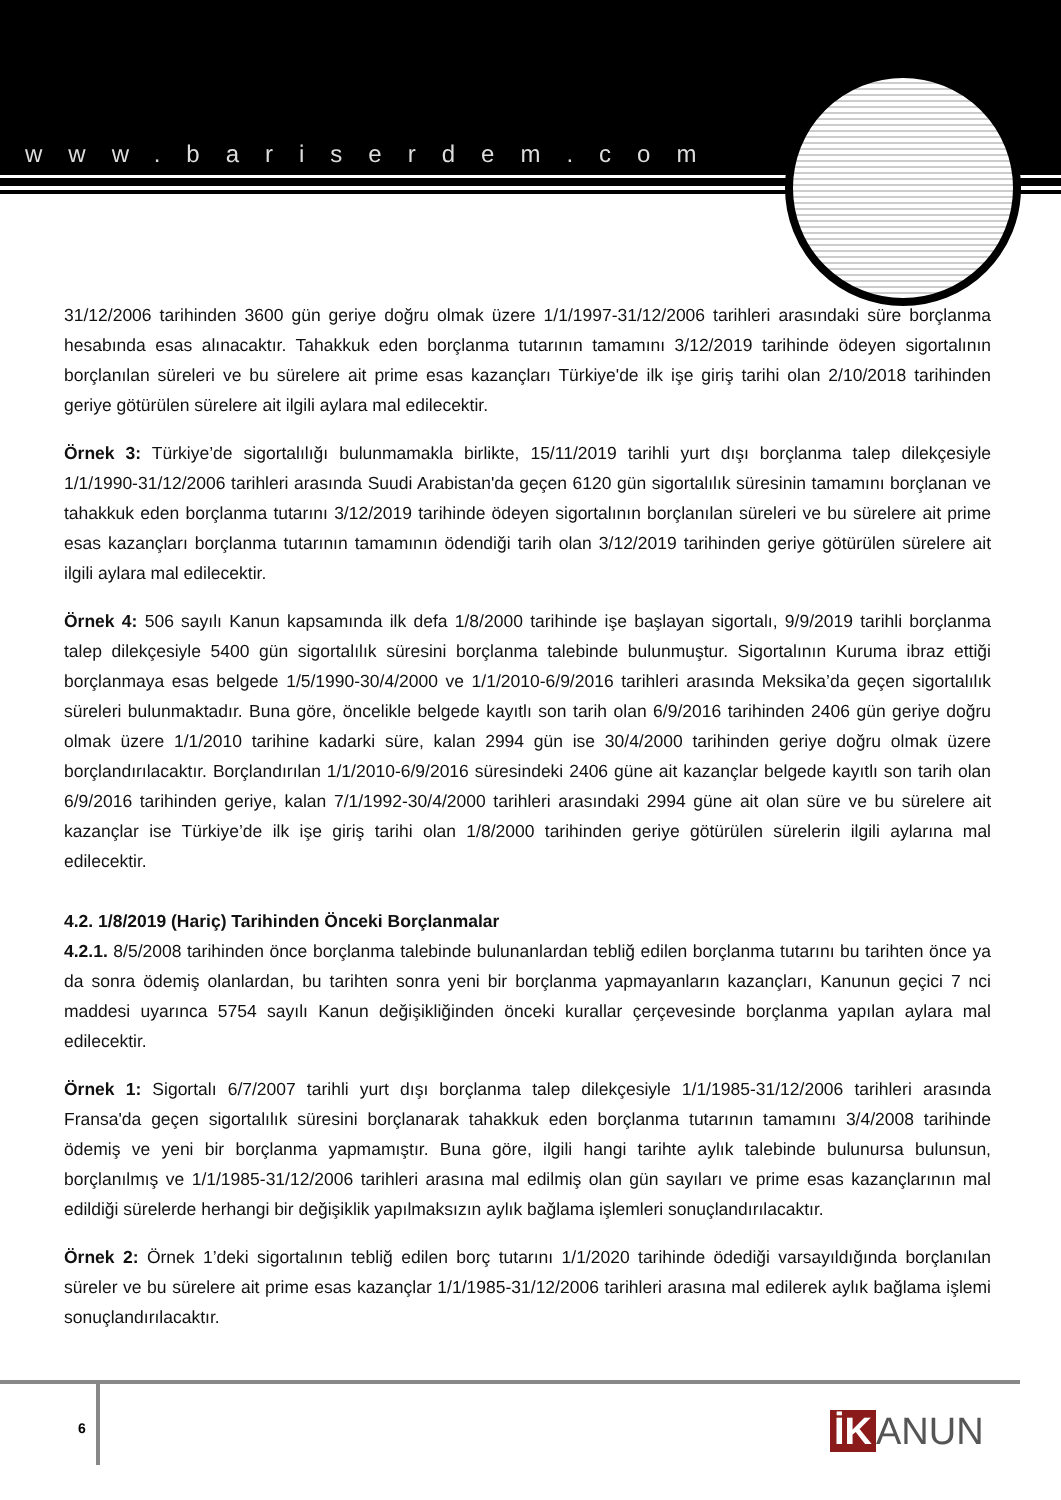www.bariserdem.com
31/12/2006 tarihinden 3600 gün geriye doğru olmak üzere 1/1/1997-31/12/2006 tarihleri arasındaki süre borçlanma hesabında esas alınacaktır. Tahakkuk eden borçlanma tutarının tamamını 3/12/2019 tarihinde ödeyen sigortalının borçlanılan süreleri ve bu sürelere ait prime esas kazançları Türkiye'de ilk işe giriş tarihi olan 2/10/2018 tarihinden geriye götürülen sürelere ait ilgili aylara mal edilecektir.
Örnek 3: Türkiye’de sigortalılığı bulunmamakla birlikte, 15/11/2019 tarihli yurt dışı borçlanma talep dilekçesiyle 1/1/1990-31/12/2006 tarihleri arasında Suudi Arabistan'da geçen 6120 gün sigortalılık süresinin tamamını borçlanan ve tahakkuk eden borçlanma tutarını 3/12/2019 tarihinde ödeyen sigortalının borçlanılan süreleri ve bu sürelere ait prime esas kazançları borçlanma tutarının tamamının ödendiği tarih olan 3/12/2019 tarihinden geriye götürülen sürelere ait ilgili aylara mal edilecektir.
Örnek 4: 506 sayılı Kanun kapsamında ilk defa 1/8/2000 tarihinde işe başlayan sigortalı, 9/9/2019 tarihli borçlanma talep dilekçesiyle 5400 gün sigortalılık süresini borçlanma talebinde bulunmuştur. Sigortalının Kuruma ibraz ettiği borçlanmaya esas belgede 1/5/1990-30/4/2000 ve 1/1/2010-6/9/2016 tarihleri arasında Meksika’da geçen sigortalılık süreleri bulunmaktadır. Buna göre, öncelikle belgede kayıtlı son tarih olan 6/9/2016 tarihinden 2406 gün geriye doğru olmak üzere 1/1/2010 tarihine kadarki süre, kalan 2994 gün ise 30/4/2000 tarihinden geriye doğru olmak üzere borçlandırılacaktır. Borçlandırılan 1/1/2010-6/9/2016 süresindeki 2406 güne ait kazançlar belgede kayıtlı son tarih olan 6/9/2016 tarihinden geriye, kalan 7/1/1992-30/4/2000 tarihleri arasındaki 2994 güne ait olan süre ve bu sürelere ait kazançlar ise Türkiye’de ilk işe giriş tarihi olan 1/8/2000 tarihinden geriye götürülen sürelerin ilgili aylarına mal edilecektir.
4.2. 1/8/2019 (Hariç) Tarihinden Önceki Borçlanmalar
4.2.1. 8/5/2008 tarihinden önce borçlanma talebinde bulunanlardan tebliğ edilen borçlanma tutarını bu tarihten önce ya da sonra ödemiş olanlardan, bu tarihten sonra yeni bir borçlanma yapmayanların kazançları, Kanunun geçici 7 nci maddesi uyarınca 5754 sayılı Kanun değişikliğinden önceki kurallar çerçevesinde borçlanma yapılan aylara mal edilecektir.
Örnek 1: Sigortalı 6/7/2007 tarihli yurt dışı borçlanma talep dilekçesiyle 1/1/1985-31/12/2006 tarihleri arasında Fransa'da geçen sigortalılık süresini borçlanarak tahakkuk eden borçlanma tutarının tamamını 3/4/2008 tarihinde ödemiş ve yeni bir borçlanma yapmamıştır. Buna göre, ilgili hangi tarihte aylık talebinde bulunursa bulunsun, borçlanılmış ve 1/1/1985-31/12/2006 tarihleri arasına mal edilmiş olan gün sayıları ve prime esas kazançlarının mal edildiği sürelerde herhangi bir değişiklik yapılmaksızın aylık bağlama işlemleri sonuçlandırılacaktır.
Örnek 2: Örnek 1’deki sigortalının tebliğ edilen borç tutarını 1/1/2020 tarihinde ödediği varsayıldığında borçlanılan süreler ve bu sürelere ait prime esas kazançlar 1/1/1985-31/12/2006 tarihleri arasına mal edilerek aylık bağlama işlemi sonuçlandırılacaktır.
6 İK ANUN